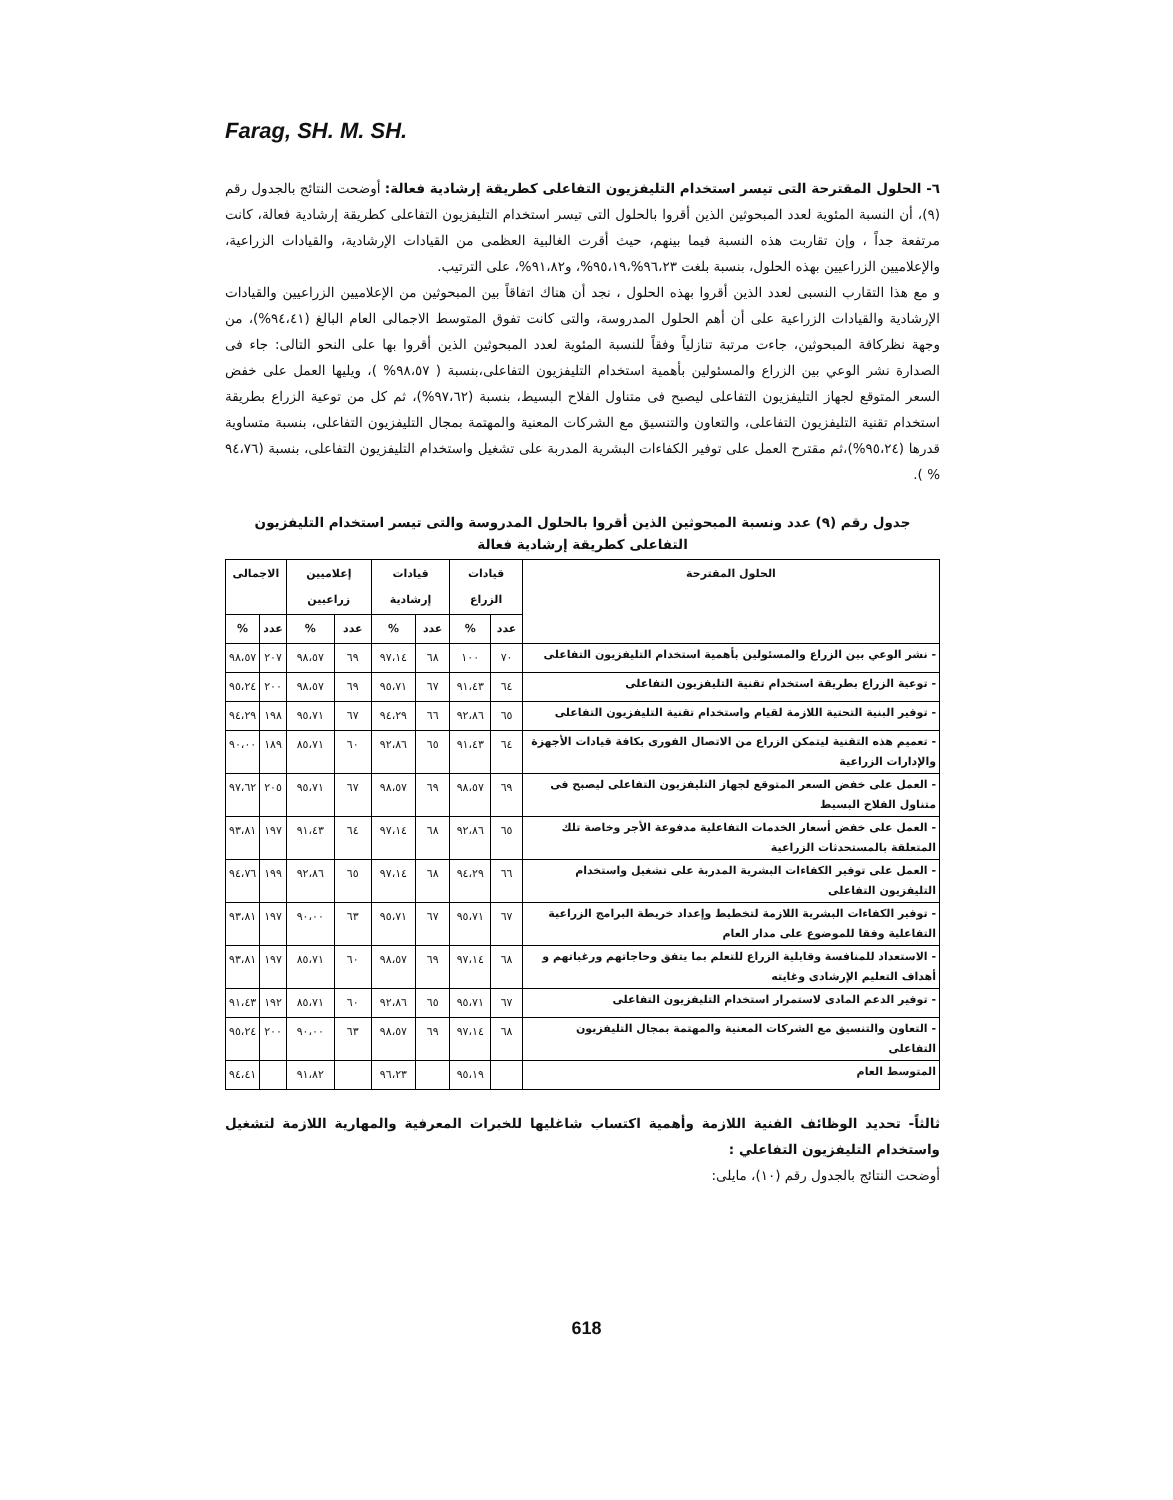Farag, SH. M. SH.
٦- الحلول المقترحة التى تيسر استخدام التليفزيون التفاعلى كطريقة إرشادية فعالة: أوضحت النتائج بالجدول رقم (٩)، أن النسبة المئوية لعدد المبحوثين الذين أقروا بالحلول التى تيسر استخدام التليفزيون التفاعلى كطريقة إرشادية فعالة، كانت مرتفعة جداً ، وإن تقاربت هذه النسبة فيما بينهم، حيث أقرت الغالبية العظمى من القيادات الإرشادية، والقيادات الزراعية، والإعلاميين الزراعيين بهذه الحلول، بنسبة بلغت ٩٦،٢٣%،٩٥،١٩%، و٩١،٨٢%، على الترتيب.
و مع هذا التقارب النسبى لعدد الذين أقروا بهذه الحلول ، نجد أن هناك اتفاقاً بين المبحوثين من الإعلاميين الزراعيين والقيادات الإرشادية والقيادات الزراعية على أن أهم الحلول المدروسة، والتى كانت تفوق المتوسط الاجمالى العام البالغ (٩٤،٤١%)، من وجهة نظركافة المبحوثين، جاءت مرتبة تنازلياً وفقاً للنسبة المئوية لعدد المبحوثين الذين أقروا بها على النحو التالى: جاء فى الصدارة نشر الوعي بين الزراع والمسئولين بأهمية استخدام التليفزيون التفاعلى،بنسبة ( ٩٨،٥٧% )، ويليها العمل على خفض السعر المتوقع لجهاز التليفزيون التفاعلى ليصبح فى متناول الفلاح البسيط، بنسبة (٩٧،٦٢%)، ثم كل من توعية الزراع بطريقة استخدام تقنية التليفزيون التفاعلى، والتعاون والتنسيق مع الشركات المعنية والمهتمة بمجال التليفزيون التفاعلى، بنسبة متساوية قدرها (٩٥،٢٤%)،ثم مقترح العمل على توفير الكفاءات البشرية المدربة على تشغيل واستخدام التليفزيون التفاعلى، بنسبة (٩٤،٧٦ % ).
جدول رقم (٩) عدد ونسبة المبحوثين الذين أقروا بالحلول المدروسة والتى تيسر استخدام التليفزيون التفاعلى كطريقة إرشادية فعالة
| الحلول المقترحة | قيادات الزراع | | قيادات إرشادية | | إعلاميين زراعيين | | الاجمالى | |
| --- | --- | --- | --- | --- | --- | --- | --- | --- |
| | عدد | % | عدد | % | عدد | % | عدد | % |
| - نشر الوعي بين الزراع والمسئولين بأهمية استخدام التليفزيون التفاعلى | ٧٠ | ١٠٠ | ٦٨ | ٩٧،١٤ | ٦٩ | ٩٨،٥٧ | ٢٠٧ | ٩٨،٥٧ |
| - توعية الزراع بطريقة استخدام تقنية التليفزيون التفاعلى | ٦٤ | ٩١،٤٣ | ٦٧ | ٩٥،٧١ | ٦٩ | ٩٨،٥٧ | ٢٠٠ | ٩٥،٢٤ |
| - توفير البنية التحتية اللازمة لقيام واستخدام تقنية التليفزيون التفاعلى | ٦٥ | ٩٢،٨٦ | ٦٦ | ٩٤،٢٩ | ٦٧ | ٩٥،٧١ | ١٩٨ | ٩٤،٢٩ |
| - تعميم هذه التقنية ليتمكن الزراع من الاتصال الفورى بكافة قيادات الأجهزة والإدارات الزراعية | ٦٤ | ٩١،٤٣ | ٦٥ | ٩٢،٨٦ | ٦٠ | ٨٥،٧١ | ١٨٩ | ٩٠،٠٠ |
| - العمل على خفض السعر المتوقع لجهاز التليفزيون التفاعلى ليصبح فى متناول الفلاح البسيط | ٦٩ | ٩٨،٥٧ | ٦٩ | ٩٨،٥٧ | ٦٧ | ٩٥،٧١ | ٢٠٥ | ٩٧،٦٢ |
| - العمل على خفض أسعار الخدمات التفاعلية مدفوعة الأجر وخاصة تلك المتعلقة بالمستحدثات الزراعية | ٦٥ | ٩٢،٨٦ | ٦٨ | ٩٧،١٤ | ٦٤ | ٩١،٤٣ | ١٩٧ | ٩٣،٨١ |
| - العمل على توفير الكفاءات البشرية المدربة على تشغيل واستخدام التليفزيون التفاعلى | ٦٦ | ٩٤،٢٩ | ٦٨ | ٩٧،١٤ | ٦٥ | ٩٢،٨٦ | ١٩٩ | ٩٤،٧٦ |
| - توفير الكفاءات البشرية اللازمة لتخطيط وإعداد خريطة البرامج الزراعية التفاعلية وفقا للموضوع على مدار العام | ٦٧ | ٩٥،٧١ | ٦٧ | ٩٥،٧١ | ٦٣ | ٩٠،٠٠ | ١٩٧ | ٩٣،٨١ |
| - الاستعداد للمنافسة وقابلية الزراع للتعلم بما يتفق وحاجاتهم ورغباتهم و أهداف التعليم الإرشادى وغايته | ٦٨ | ٩٧،١٤ | ٦٩ | ٩٨،٥٧ | ٦٠ | ٨٥،٧١ | ١٩٧ | ٩٣،٨١ |
| - توفير الدعم المادى لاستمرار استخدام التليفزيون التفاعلى | ٦٧ | ٩٥،٧١ | ٦٥ | ٩٢،٨٦ | ٦٠ | ٨٥،٧١ | ١٩٢ | ٩١،٤٣ |
| - التعاون والتنسيق مع الشركات المعنية والمهتمة بمجال التليفزيون التفاعلى | ٦٨ | ٩٧،١٤ | ٦٩ | ٩٨،٥٧ | ٦٣ | ٩٠،٠٠ | ٢٠٠ | ٩٥،٢٤ |
| المتوسط العام | | ٩٥،١٩ | | ٩٦،٢٣ | | ٩١،٨٢ | | ٩٤،٤١ |
ثالثاً- تحديد الوظائف الفنية اللازمة وأهمية اكتساب شاغليها للخبرات المعرفية والمهارية اللازمة لتشغيل واستخدام التليفزيون التفاعلي :
أوضحت النتائج بالجدول رقم (١٠)، مايلى:
618